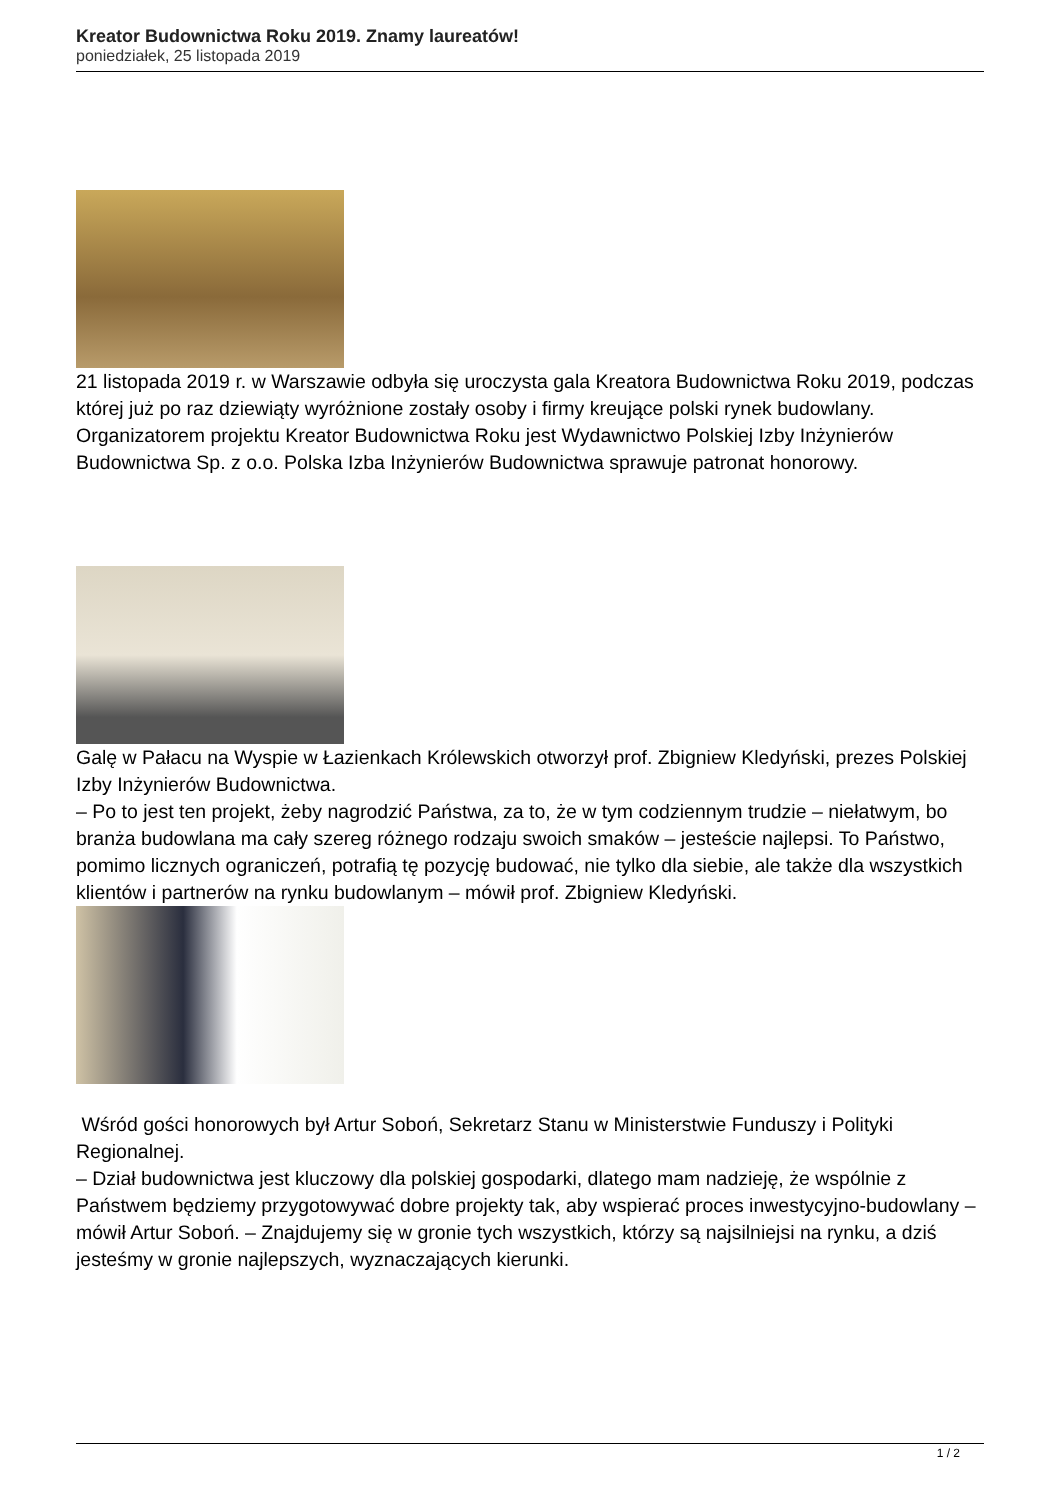Kreator Budownictwa Roku 2019. Znamy laureatów!
poniedziałek, 25 listopada 2019
21 listopada 2019 r. w Warszawie odbyła się uroczysta gala Kreatora Budownictwa Roku 2019, podczas której już po raz dziewiąty wyróżnione zostały osoby i firmy kreujące polski rynek budowlany. Organizatorem projektu Kreator Budownictwa Roku jest Wydawnictwo Polskiej Izby Inżynierów Budownictwa Sp. z o.o. Polska Izba Inżynierów Budownictwa sprawuje patronat honorowy.
Galę w Pałacu na Wyspie w Łazienkach Królewskich otworzył prof. Zbigniew Kledyński, prezes Polskiej Izby Inżynierów Budownictwa.
– Po to jest ten projekt, żeby nagrodzić Państwa, za to, że w tym codziennym trudzie – niełatwym, bo branża budowlana ma cały szereg różnego rodzaju swoich smaków – jesteście najlepsi. To Państwo, pomimo licznych ograniczeń, potrafią tę pozycję budować, nie tylko dla siebie, ale także dla wszystkich klientów i partnerów na rynku budowlanym – mówił prof. Zbigniew Kledyński.
Wśród gości honorowych był Artur Soboń, Sekretarz Stanu w Ministerstwie Funduszy i Polityki Regionalnej.
– Dział budownictwa jest kluczowy dla polskiej gospodarki, dlatego mam nadzieję, że wspólnie z Państwem będziemy przygotowywać dobre projekty tak, aby wspierać proces inwestycyjno-budowlany – mówił Artur Soboń. – Znajdujemy się w gronie tych wszystkich, którzy są najsilniejsi na rynku, a dziś jesteśmy w gronie najlepszych, wyznaczających kierunki.
1 / 2